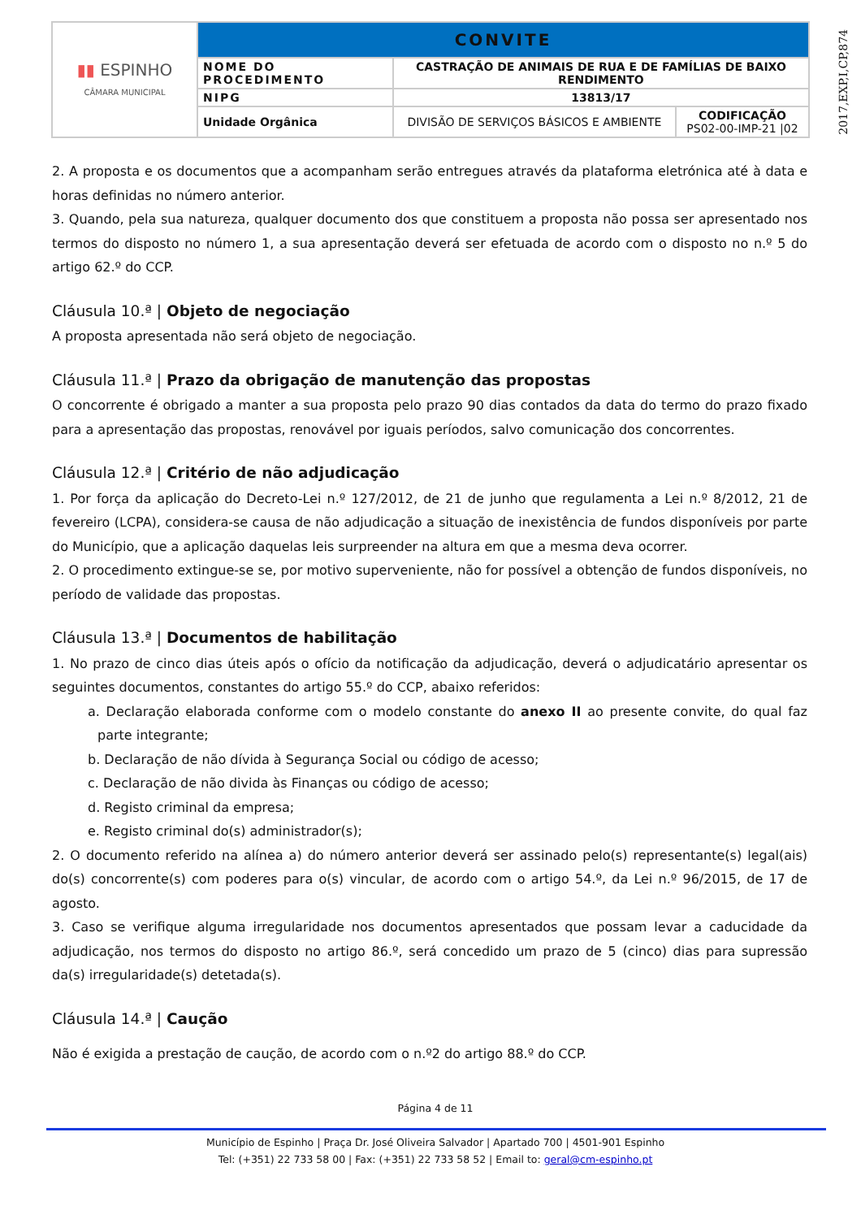2017,EXP,I,CP,874
| ▮▮ ESPINHO CÂMARA MUNICIPAL | CONVITE | | |
| | NOME DO PROCEDIMENTO | CASTRAÇÃO DE ANIMAIS DE RUA E DE FAMÍLIAS DE BAIXO RENDIMENTO | |
| | NIPG | 13813/17 | |
| | Unidade Orgânica | DIVISÃO DE SERVIÇOS BÁSICOS E AMBIENTE | CODIFICAÇÃO PS02-00-IMP-21 /02 |
2. A proposta e os documentos que a acompanham serão entregues através da plataforma eletrónica até à data e horas definidas no número anterior.
3. Quando, pela sua natureza, qualquer documento dos que constituem a proposta não possa ser apresentado nos termos do disposto no número 1, a sua apresentação deverá ser efetuada de acordo com o disposto no n.º 5 do artigo 62.º do CCP.
Cláusula 10.ª | Objeto de negociação
A proposta apresentada não será objeto de negociação.
Cláusula 11.ª | Prazo da obrigação de manutenção das propostas
O concorrente é obrigado a manter a sua proposta pelo prazo 90 dias contados da data do termo do prazo fixado para a apresentação das propostas, renovável por iguais períodos, salvo comunicação dos concorrentes.
Cláusula 12.ª | Critério de não adjudicação
1. Por força da aplicação do Decreto-Lei n.º 127/2012, de 21 de junho que regulamenta a Lei n.º 8/2012, 21 de fevereiro (LCPA), considera-se causa de não adjudicação a situação de inexistência de fundos disponíveis por parte do Município, que a aplicação daquelas leis surpreender na altura em que a mesma deva ocorrer.
2. O procedimento extingue-se se, por motivo superveniente, não for possível a obtenção de fundos disponíveis, no período de validade das propostas.
Cláusula 13.ª | Documentos de habilitação
1. No prazo de cinco dias úteis após o ofício da notificação da adjudicação, deverá o adjudicatário apresentar os seguintes documentos, constantes do artigo 55.º do CCP, abaixo referidos:
a. Declaração elaborada conforme com o modelo constante do anexo II ao presente convite, do qual faz parte integrante;
b. Declaração de não dívida à Segurança Social ou código de acesso;
c. Declaração de não divida às Finanças ou código de acesso;
d. Registo criminal da empresa;
e. Registo criminal do(s) administrador(s);
2. O documento referido na alínea a) do número anterior deverá ser assinado pelo(s) representante(s) legal(ais) do(s) concorrente(s) com poderes para o(s) vincular, de acordo com o artigo 54.º, da Lei n.º 96/2015, de 17 de agosto.
3. Caso se verifique alguma irregularidade nos documentos apresentados que possam levar a caducidade da adjudicação, nos termos do disposto no artigo 86.º, será concedido um prazo de 5 (cinco) dias para supressão da(s) irregularidade(s) detetada(s).
Cláusula 14.ª | Caução
Não é exigida a prestação de caução, de acordo com o n.º2 do artigo 88.º do CCP.
Página 4 de 11
Município de Espinho | Praça Dr. José Oliveira Salvador | Apartado 700 | 4501-901 Espinho
Tel: (+351) 22 733 58 00 | Fax: (+351) 22 733 58 52 | Email to: geral@cm-espinho.pt